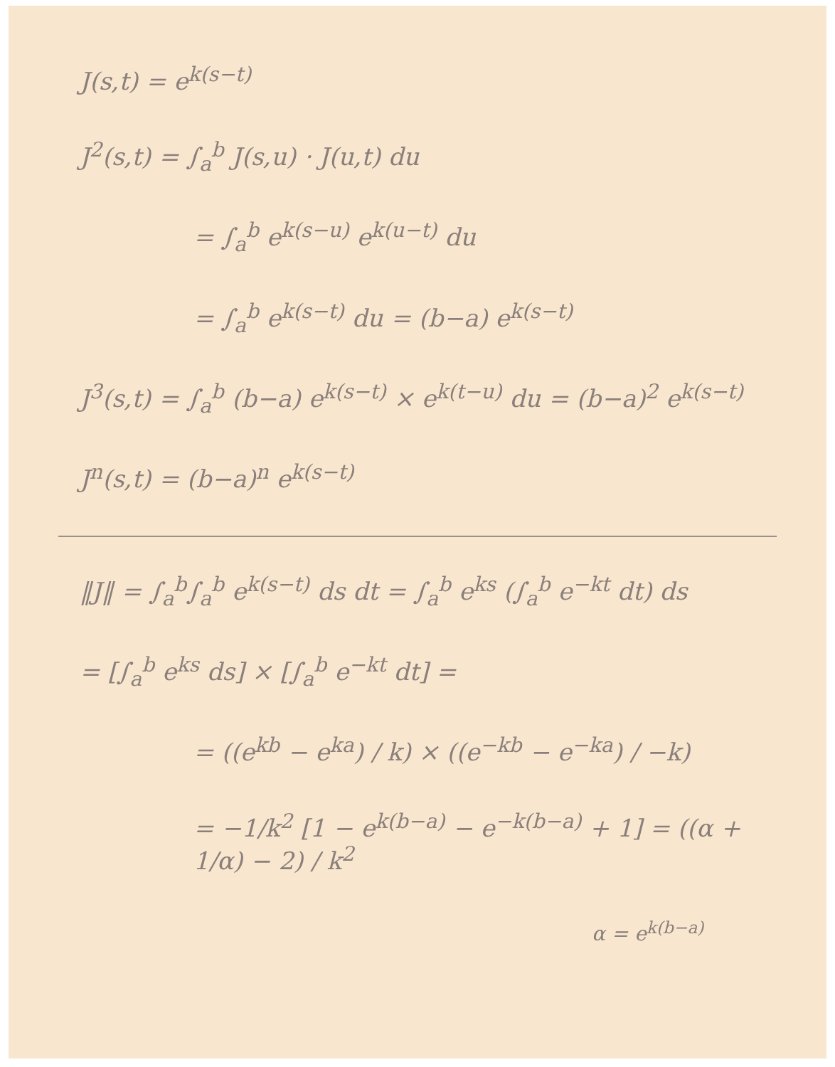J(s,t) = e<sup>k(s−t)</sup>
J<sup>2</sup>(s,t) = ∫<sub>a</sub><sup>b</sup> J(s,u) · J(u,t) du
= ∫<sub>a</sub><sup>b</sup> e<sup>k(s−u)</sup> e<sup>k(u−t)</sup> du
= ∫<sub>a</sub><sup>b</sup> e<sup>k(s−t)</sup> du = (b−a) e<sup>k(s−t)</sup>
J<sup>3</sup>(s,t) = ∫<sub>a</sub><sup>b</sup> (b−a) e<sup>k(s−t)</sup> × e<sup>k(t−u)</sup> du = (b−a)<sup>2</sup> e<sup>k(s−t)</sup>
J<sup>n</sup>(s,t) = (b−a)<sup>n</sup> e<sup>k(s−t)</sup>
‖J‖ = ∫<sub>a</sub><sup>b</sup>∫<sub>a</sub><sup>b</sup> e<sup>k(s−t)</sup> ds dt = ∫<sub>a</sub><sup>b</sup> e<sup>ks</sup> (∫<sub>a</sub><sup>b</sup> e<sup>−kt</sup> dt) ds
= [∫<sub>a</sub><sup>b</sup> e<sup>ks</sup> ds] × [∫<sub>a</sub><sup>b</sup> e<sup>−kt</sup> dt] =
= ((e<sup>kb</sup> − e<sup>ka</sup>) / k) × ((e<sup>−kb</sup> − e<sup>−ka</sup>) / −k)
= −1/k<sup>2</sup> [1 − e<sup>k(b−a)</sup> − e<sup>−k(b−a)</sup> + 1] = ((α + 1/α) − 2) / k<sup>2</sup>
α = e<sup>k(b−a)</sup>